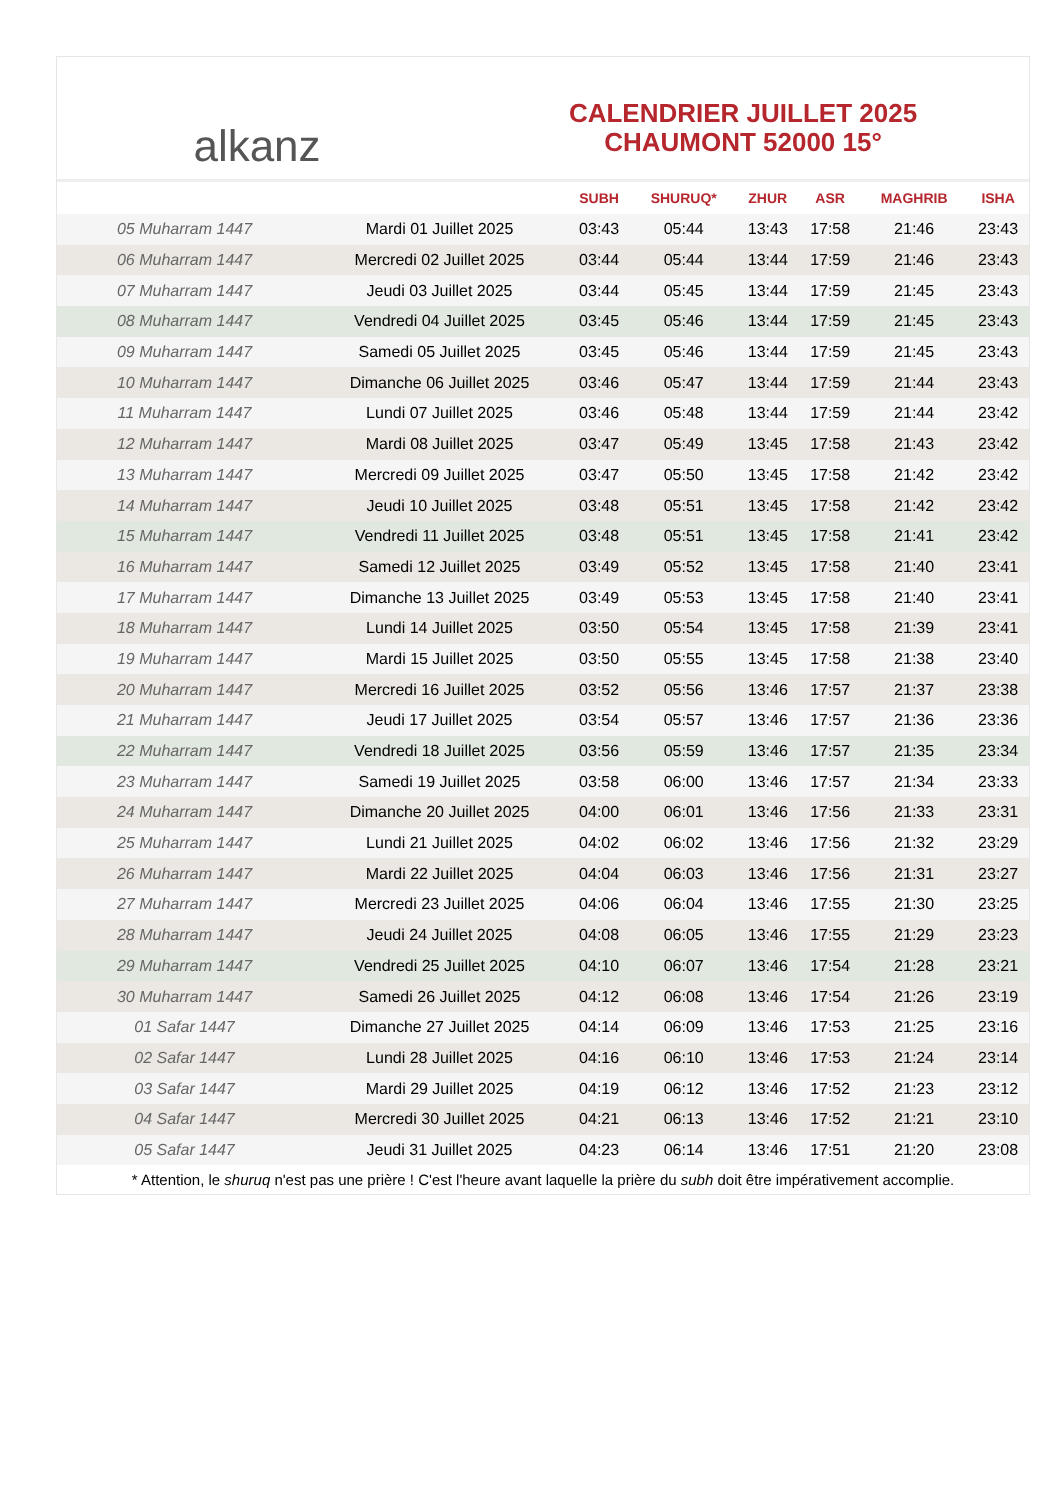alkanz
CALENDRIER JUILLET 2025
CHAUMONT 52000 15°
| | | SUBH | SHURUQ* | ZHUR | ASR | MAGHRIB | ISHA |
| --- | --- | --- | --- | --- | --- | --- | --- |
| 05 Muharram 1447 | Mardi 01 Juillet 2025 | 03:43 | 05:44 | 13:43 | 17:58 | 21:46 | 23:43 |
| 06 Muharram 1447 | Mercredi 02 Juillet 2025 | 03:44 | 05:44 | 13:44 | 17:59 | 21:46 | 23:43 |
| 07 Muharram 1447 | Jeudi 03 Juillet 2025 | 03:44 | 05:45 | 13:44 | 17:59 | 21:45 | 23:43 |
| 08 Muharram 1447 | Vendredi 04 Juillet 2025 | 03:45 | 05:46 | 13:44 | 17:59 | 21:45 | 23:43 |
| 09 Muharram 1447 | Samedi 05 Juillet 2025 | 03:45 | 05:46 | 13:44 | 17:59 | 21:45 | 23:43 |
| 10 Muharram 1447 | Dimanche 06 Juillet 2025 | 03:46 | 05:47 | 13:44 | 17:59 | 21:44 | 23:43 |
| 11 Muharram 1447 | Lundi 07 Juillet 2025 | 03:46 | 05:48 | 13:44 | 17:59 | 21:44 | 23:42 |
| 12 Muharram 1447 | Mardi 08 Juillet 2025 | 03:47 | 05:49 | 13:45 | 17:58 | 21:43 | 23:42 |
| 13 Muharram 1447 | Mercredi 09 Juillet 2025 | 03:47 | 05:50 | 13:45 | 17:58 | 21:42 | 23:42 |
| 14 Muharram 1447 | Jeudi 10 Juillet 2025 | 03:48 | 05:51 | 13:45 | 17:58 | 21:42 | 23:42 |
| 15 Muharram 1447 | Vendredi 11 Juillet 2025 | 03:48 | 05:51 | 13:45 | 17:58 | 21:41 | 23:42 |
| 16 Muharram 1447 | Samedi 12 Juillet 2025 | 03:49 | 05:52 | 13:45 | 17:58 | 21:40 | 23:41 |
| 17 Muharram 1447 | Dimanche 13 Juillet 2025 | 03:49 | 05:53 | 13:45 | 17:58 | 21:40 | 23:41 |
| 18 Muharram 1447 | Lundi 14 Juillet 2025 | 03:50 | 05:54 | 13:45 | 17:58 | 21:39 | 23:41 |
| 19 Muharram 1447 | Mardi 15 Juillet 2025 | 03:50 | 05:55 | 13:45 | 17:58 | 21:38 | 23:40 |
| 20 Muharram 1447 | Mercredi 16 Juillet 2025 | 03:52 | 05:56 | 13:46 | 17:57 | 21:37 | 23:38 |
| 21 Muharram 1447 | Jeudi 17 Juillet 2025 | 03:54 | 05:57 | 13:46 | 17:57 | 21:36 | 23:36 |
| 22 Muharram 1447 | Vendredi 18 Juillet 2025 | 03:56 | 05:59 | 13:46 | 17:57 | 21:35 | 23:34 |
| 23 Muharram 1447 | Samedi 19 Juillet 2025 | 03:58 | 06:00 | 13:46 | 17:57 | 21:34 | 23:33 |
| 24 Muharram 1447 | Dimanche 20 Juillet 2025 | 04:00 | 06:01 | 13:46 | 17:56 | 21:33 | 23:31 |
| 25 Muharram 1447 | Lundi 21 Juillet 2025 | 04:02 | 06:02 | 13:46 | 17:56 | 21:32 | 23:29 |
| 26 Muharram 1447 | Mardi 22 Juillet 2025 | 04:04 | 06:03 | 13:46 | 17:56 | 21:31 | 23:27 |
| 27 Muharram 1447 | Mercredi 23 Juillet 2025 | 04:06 | 06:04 | 13:46 | 17:55 | 21:30 | 23:25 |
| 28 Muharram 1447 | Jeudi 24 Juillet 2025 | 04:08 | 06:05 | 13:46 | 17:55 | 21:29 | 23:23 |
| 29 Muharram 1447 | Vendredi 25 Juillet 2025 | 04:10 | 06:07 | 13:46 | 17:54 | 21:28 | 23:21 |
| 30 Muharram 1447 | Samedi 26 Juillet 2025 | 04:12 | 06:08 | 13:46 | 17:54 | 21:26 | 23:19 |
| 01 Safar 1447 | Dimanche 27 Juillet 2025 | 04:14 | 06:09 | 13:46 | 17:53 | 21:25 | 23:16 |
| 02 Safar 1447 | Lundi 28 Juillet 2025 | 04:16 | 06:10 | 13:46 | 17:53 | 21:24 | 23:14 |
| 03 Safar 1447 | Mardi 29 Juillet 2025 | 04:19 | 06:12 | 13:46 | 17:52 | 21:23 | 23:12 |
| 04 Safar 1447 | Mercredi 30 Juillet 2025 | 04:21 | 06:13 | 13:46 | 17:52 | 21:21 | 23:10 |
| 05 Safar 1447 | Jeudi 31 Juillet 2025 | 04:23 | 06:14 | 13:46 | 17:51 | 21:20 | 23:08 |
* Attention, le shuruq n'est pas une prière ! C'est l'heure avant laquelle la prière du subh doit être impérativement accomplie.